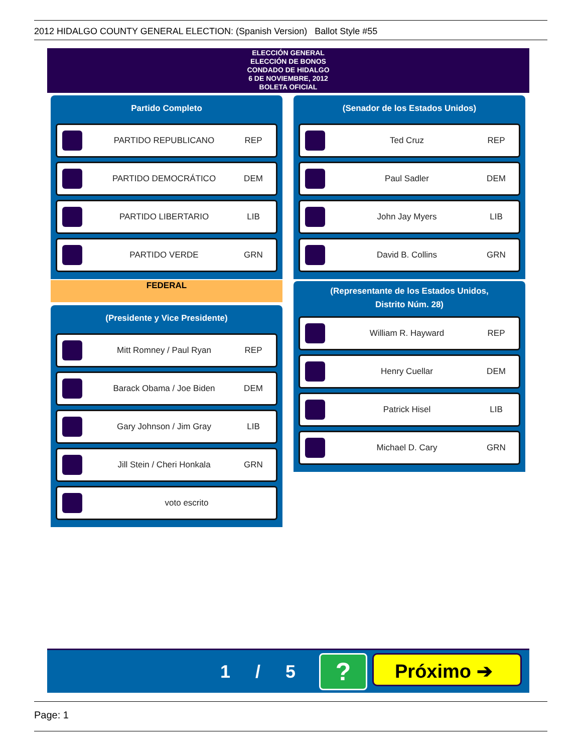2012 HIDALGO COUNTY GENERAL ELECTION: (Spanish Version) Ballot Style #55
ELECCIÓN GENERAL
ELECCIÓN DE BONOS
CONDADO DE HIDALGO
6 DE NOVIEMBRE, 2012
BOLETA OFICIAL
Partido Completo
PARTIDO REPUBLICANO REP
PARTIDO DEMOCRÁTICO DEM
PARTIDO LIBERTARIO LIB
PARTIDO VERDE GRN
FEDERAL
(Presidente y Vice Presidente)
Mitt Romney / Paul Ryan REP
Barack Obama / Joe Biden DEM
Gary Johnson / Jim Gray LIB
Jill Stein / Cheri Honkala GRN
voto escrito
(Senador de los Estados Unidos)
Ted Cruz REP
Paul Sadler DEM
John Jay Myers LIB
David B. Collins GRN
(Representante de los Estados Unidos,
Distrito Núm. 28)
William R. Hayward REP
Henry Cuellar DEM
Patrick Hisel LIB
Michael D. Cary GRN
1 / 5 ? Próximo ➔
Page: 1